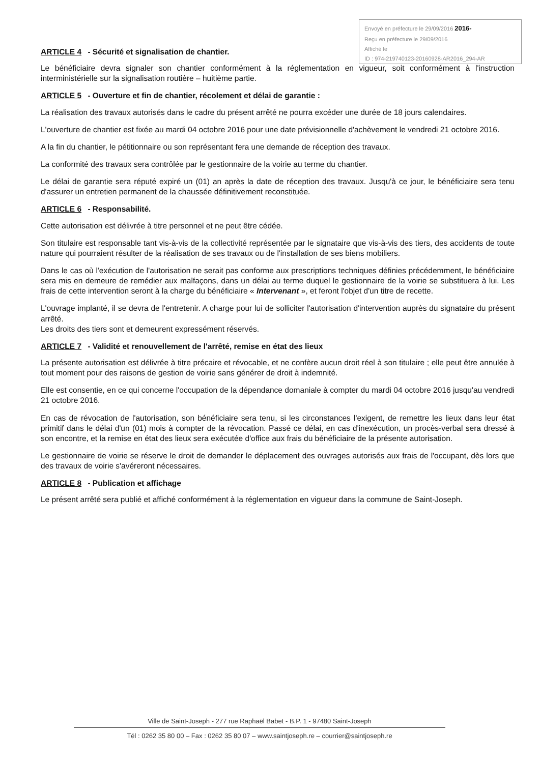Envoyé en préfecture le 29/09/2016 2016-
Reçu en préfecture le 29/09/2016
Affiché le
ID : 974-219740123-20160928-AR2016_294-AR
ARTICLE 4 - Sécurité et signalisation de chantier.
Le bénéficiaire devra signaler son chantier conformément à la réglementation en vigueur, soit conformément à l'instruction interministérielle sur la signalisation routière – huitième partie.
ARTICLE 5 - Ouverture et fin de chantier, récolement et délai de garantie :
La réalisation des travaux autorisés dans le cadre du présent arrêté ne pourra excéder une durée de 18 jours calendaires.
L'ouverture de chantier est fixée au mardi 04 octobre 2016 pour une date prévisionnelle d'achèvement le vendredi 21 octobre 2016.
A la fin du chantier, le pétitionnaire ou son représentant fera une demande de réception des travaux.
La conformité des travaux sera contrôlée par le gestionnaire de la voirie au terme du chantier.
Le délai de garantie sera réputé expiré un (01) an après la date de réception des travaux. Jusqu'à ce jour, le bénéficiaire sera tenu d'assurer un entretien permanent de la chaussée définitivement reconstituée.
ARTICLE 6 - Responsabilité.
Cette autorisation est délivrée à titre personnel et ne peut être cédée.
Son titulaire est responsable tant vis-à-vis de la collectivité représentée par le signataire que vis-à-vis des tiers, des accidents de toute nature qui pourraient résulter de la réalisation de ses travaux ou de l'installation de ses biens mobiliers.
Dans le cas où l'exécution de l'autorisation ne serait pas conforme aux prescriptions techniques définies précédemment, le bénéficiaire sera mis en demeure de remédier aux malfaçons, dans un délai au terme duquel le gestionnaire de la voirie se substituera à lui. Les frais de cette intervention seront à la charge du bénéficiaire « Intervenant », et feront l'objet d'un titre de recette.
L'ouvrage implanté, il se devra de l'entretenir. A charge pour lui de solliciter l'autorisation d'intervention auprès du signataire du présent arrêté.
Les droits des tiers sont et demeurent expressément réservés.
ARTICLE 7 - Validité et renouvellement de l'arrêté, remise en état des lieux
La présente autorisation est délivrée à titre précaire et révocable, et ne confère aucun droit réel à son titulaire ; elle peut être annulée à tout moment pour des raisons de gestion de voirie sans générer de droit à indemnité.
Elle est consentie, en ce qui concerne l'occupation de la dépendance domaniale à compter du mardi 04 octobre 2016 jusqu'au vendredi 21 octobre 2016.
En cas de révocation de l'autorisation, son bénéficiaire sera tenu, si les circonstances l'exigent, de remettre les lieux dans leur état primitif dans le délai d'un (01) mois à compter de la révocation. Passé ce délai, en cas d'inexécution, un procès-verbal sera dressé à son encontre, et la remise en état des lieux sera exécutée d'office aux frais du bénéficiaire de la présente autorisation.
Le gestionnaire de voirie se réserve le droit de demander le déplacement des ouvrages autorisés aux frais de l'occupant, dès lors que des travaux de voirie s'avéreront nécessaires.
ARTICLE 8 - Publication et affichage
Le présent arrêté sera publié et affiché conformément à la réglementation en vigueur dans la commune de Saint-Joseph.
Ville de Saint-Joseph - 277 rue Raphaël Babet - B.P. 1 - 97480 Saint-Joseph
Tél : 0262 35 80 00 – Fax : 0262 35 80 07 – www.saintjoseph.re – courrier@saintjoseph.re